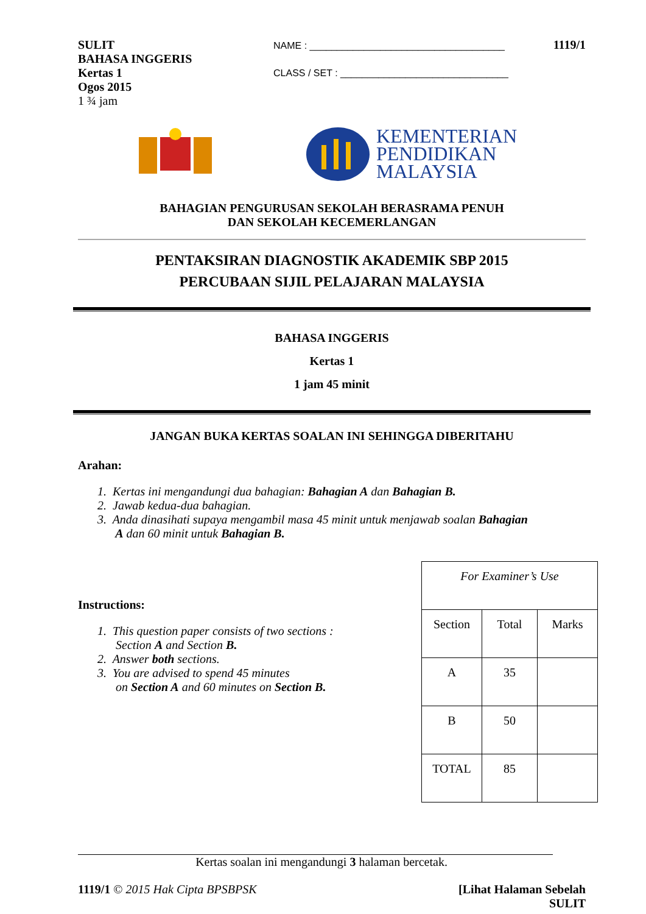SULIT
BAHASA INGGERIS
Kertas 1
Ogos 2015
1 ¾ jam
NAME : ____________________________________
CLASS / SET : _______________________________
1119/1
KEMENTERIAN
PENDIDIKAN
MALAYSIA
BAHAGIAN PENGURUSAN SEKOLAH BERASRAMA PENUH
DAN SEKOLAH KECEMERLANGAN
PENTAKSIRAN DIAGNOSTIK AKADEMIK SBP 2015
PERCUBAAN SIJIL PELAJARAN MALAYSIA
BAHASA INGGERIS
Kertas 1
1 jam 45 minit
JANGAN BUKA KERTAS SOALAN INI SEHINGGA DIBERITAHU
Arahan:
1. Kertas ini mengandungi dua bahagian: Bahagian A dan Bahagian B.
2. Jawab kedua-dua bahagian.
3. Anda dinasihati supaya mengambil masa 45 minit untuk menjawab soalan Bahagian
A dan 60 minit untuk Bahagian B.
Instructions:
1. This question paper consists of two sections :
Section A and Section B.
2. Answer both sections.
3. You are advised to spend 45 minutes
on Section A and 60 minutes on Section B.
| For Examiner’s Use | | |
| Section | Total | Marks |
| A | 35 | |
| B | 50 | |
| TOTAL | 85 | |
Kertas soalan ini mengandungi 3 halaman bercetak.
1119/1 © 2015 Hak Cipta BPSBPSK
[Lihat Halaman Sebelah
SULIT